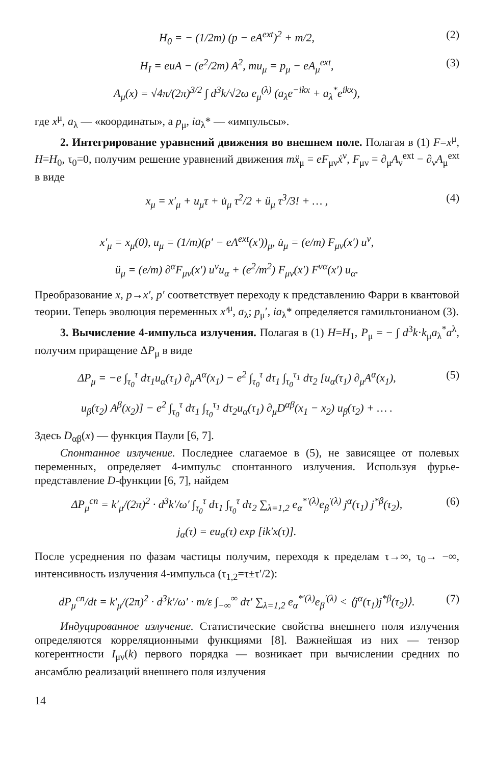H<sub>0</sub> = − (1/2m) (p − eA<sup>ext</sup>)<sup>2</sup> + m/2, (2)
H<sub>I</sub> = euA − (e<sup>2</sup>/2m) A<sup>2</sup>, mu<sub>μ</sub> = p<sub>μ</sub> − eA<sub>μ</sub><sup>ext</sup>, (3)
A<sub>μ</sub>(x) = √4π/(2π)<sup>3/2</sup> ∫ d<sup>3</sup>k/√2ω e<sub>μ</sub><sup>(λ)</sup> (a<sub>λ</sub>e<sup>−ikx</sup> + a<sub>λ</sub><sup>*</sup>e<sup>ikx</sup>),
где x<sup>μ</sup>, a<sub>λ</sub> — «координаты», а p<sub>μ</sub>, ia<sub>λ</sub>* — «импульсы».
2. Интегрирование уравнений движения во внешнем поле. Полагая в (1) F=x<sup>μ</sup>, H=H<sub>0</sub>, τ<sub>0</sub>=0, получим решение уравнений движения mẍ<sub>μ</sub> = eF<sub>μν</sub>ẋ<sup>ν</sup>, F<sub>μν</sub> = ∂<sub>μ</sub>A<sub>ν</sub><sup>ext</sup> − ∂<sub>ν</sub>A<sub>μ</sub><sup>ext</sup> в виде
x<sub>μ</sub> = x′<sub>μ</sub> + u<sub>μ</sub>τ + u̇<sub>μ</sub> τ<sup>2</sup>/2 + ü<sub>μ</sub> τ<sup>3</sup>/3! + … , (4)
x′<sub>μ</sub> = x<sub>μ</sub>(0), u<sub>μ</sub> = (1/m)(p′ − eA<sup>ext</sup>(x′))<sub>μ</sub>, u̇<sub>μ</sub> = (e/m) F<sub>μν</sub>(x′) u<sup>ν</sup>,
ü<sub>μ</sub> = (e/m) ∂<sup>α</sup>F<sub>μν</sub>(x′) u<sup>ν</sup>u<sub>α</sub> + (e<sup>2</sup>/m<sup>2</sup>) F<sub>μν</sub>(x′) F<sup>να</sup>(x′) u<sub>α</sub>.
Преобразование x, p→x′, p′ соответствует переходу к представлению Фарри в квантовой теории. Теперь эволюция переменных x′<sup>μ</sup>, a<sub>λ</sub>; p<sub>μ</sub>′, ia<sub>λ</sub>* определяется гамильтонианом (3).
3. Вычисление 4-импульса излучения. Полагая в (1) H=H<sub>1</sub>, P<sub>μ</sub> = − ∫ d<sup>3</sup>k·k<sub>μ</sub>a<sub>λ</sub><sup>*</sup>a<sup>λ</sup>, получим приращение ΔP<sub>μ</sub> в виде
ΔP<sub>μ</sub> = −e ∫<sub>τ<sub>0</sub></sub><sup>τ</sup> dτ<sub>1</sub>u<sub>α</sub>(τ<sub>1</sub>) ∂<sub>μ</sub>A<sup>α</sup>(x<sub>1</sub>) − e<sup>2</sup> ∫<sub>τ<sub>0</sub></sub><sup>τ</sup> dτ<sub>1</sub> ∫<sub>τ<sub>0</sub></sub><sup>τ<sub>1</sub></sup> dτ<sub>2</sub> [u<sub>α</sub>(τ<sub>1</sub>) ∂<sub>μ</sub>A<sup>α</sup>(x<sub>1</sub>), (5)
u<sub>β</sub>(τ<sub>2</sub>) A<sup>β</sup>(x<sub>2</sub>)] − e<sup>2</sup> ∫<sub>τ<sub>0</sub></sub><sup>τ</sup> dτ<sub>1</sub> ∫<sub>τ<sub>0</sub></sub><sup>τ<sub>1</sub></sup> dτ<sub>2</sub>u<sub>α</sub>(τ<sub>1</sub>) ∂<sub>μ</sub>D<sup>αβ</sup>(x<sub>1</sub> − x<sub>2</sub>) u<sub>β</sub>(τ<sub>2</sub>) + … .
Здесь D<sub>αβ</sub>(x) — функция Паули [6, 7].
Спонтанное излучение. Последнее слагаемое в (5), не зависящее от полевых переменных, определяет 4-импульс спонтанного излучения. Используя фурье-представление D-функции [6, 7], найдем
ΔP<sub>μ</sub><sup>сп</sup> = k′<sub>μ</sub>/(2π)<sup>2</sup> · d<sup>3</sup>k′/ω′ ∫<sub>τ<sub>0</sub></sub><sup>τ</sup> dτ<sub>1</sub> ∫<sub>τ<sub>0</sub></sub><sup>τ</sup> dτ<sub>2</sub> ∑<sub>λ=1,2</sub> e<sub>α</sub><sup>*′(λ)</sup>e<sub>β</sub><sup>′(λ)</sup> j<sup>α</sup>(τ<sub>1</sub>) j<sup>*β</sup>(τ<sub>2</sub>), (6)
j<sub>α</sub>(τ) = eu<sub>α</sub>(τ) exp [ik′x(τ)].
После усреднения по фазам частицы получим, переходя к пределам τ→∞, τ<sub>0</sub>→ −∞, интенсивность излучения 4-импульса (τ<sub>1,2</sub>=τ±τ′/2):
dP<sub>μ</sub><sup>сп</sup>/dt = k′<sub>μ</sub>/(2π)<sup>2</sup> · d<sup>3</sup>k′/ω′ · m/ε ∫<sub>−∞</sub><sup>∞</sup> dτ′ ∑<sub>λ=1,2</sub> e<sub>α</sub><sup>*′(λ)</sup>e<sub>β</sub><sup>′(λ)</sup> < ⟨j<sup>α</sup>(τ<sub>1</sub>)j<sup>*β</sup>(τ<sub>2</sub>)⟩. (7)
Индуцированное излучение. Статистические свойства внешнего поля излучения определяются корреляционными функциями [8]. Важнейшая из них — тензор когерентности I<sub>μν</sub>(k) первого порядка — возникает при вычислении средних по ансамблю реализаций внешнего поля излучения
14